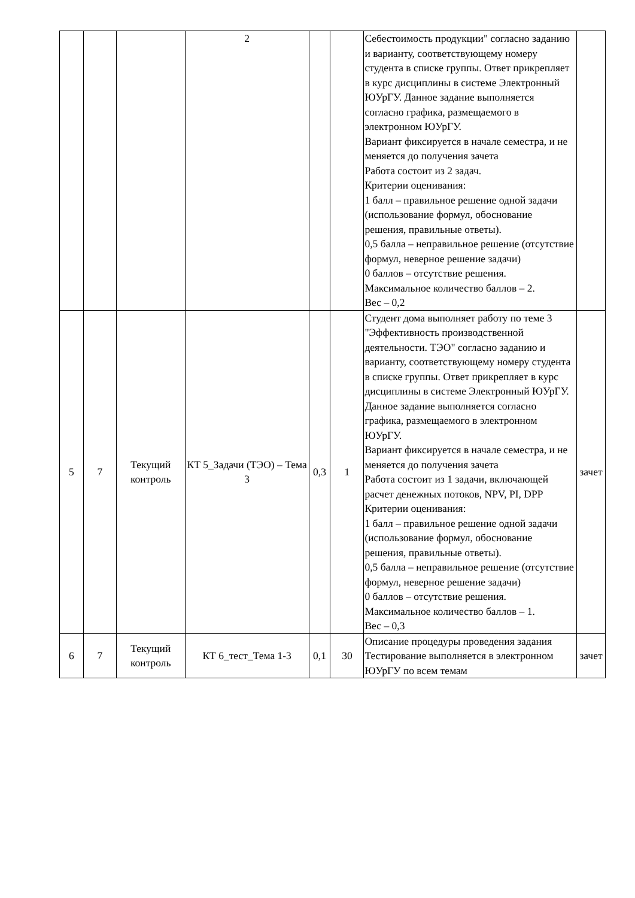| | | | 2 | | | Себестоимость продукции" согласно заданию и варианту, соответствующему номеру студента в списке группы. Ответ прикрепляет в курс дисциплины в системе Электронный ЮУрГУ. Данное задание выполняется согласно графика, размещаемого в электронном ЮУрГУ. Вариант фиксируется в начале семестра, и не меняется до получения зачета Работа состоит из 2 задач. Критерии оценивания: 1 балл – правильное решение одной задачи (использование формул, обоснование решения, правильные ответы). 0,5 балла – неправильное решение (отсутствие формул, неверное решение задачи) 0 баллов – отсутствие решения. Максимальное количество баллов – 2. Вес – 0,2 | |
| 5 | 7 | Текущий контроль | КТ 5_Задачи (ТЭО) – Тема 3 | 0,3 | 1 | Студент дома выполняет работу по теме 3 "Эффективность производственной деятельности. ТЭО" согласно заданию и варианту, соответствующему номеру студента в списке группы. Ответ прикрепляет в курс дисциплины в системе Электронный ЮУрГУ. Данное задание выполняется согласно графика, размещаемого в электронном ЮУрГУ. Вариант фиксируется в начале семестра, и не меняется до получения зачета Работа состоит из 1 задачи, включающей расчет денежных потоков, NPV, PI, DPP Критерии оценивания: 1 балл – правильное решение одной задачи (использование формул, обоснование решения, правильные ответы). 0,5 балла – неправильное решение (отсутствие формул, неверное решение задачи) 0 баллов – отсутствие решения. Максимальное количество баллов – 1. Вес – 0,3 | зачет |
| 6 | 7 | Текущий контроль | КТ 6_тест_Тема 1-3 | 0,1 | 30 | Описание процедуры проведения задания Тестирование выполняется в электронном ЮУрГУ по всем темам | зачет |